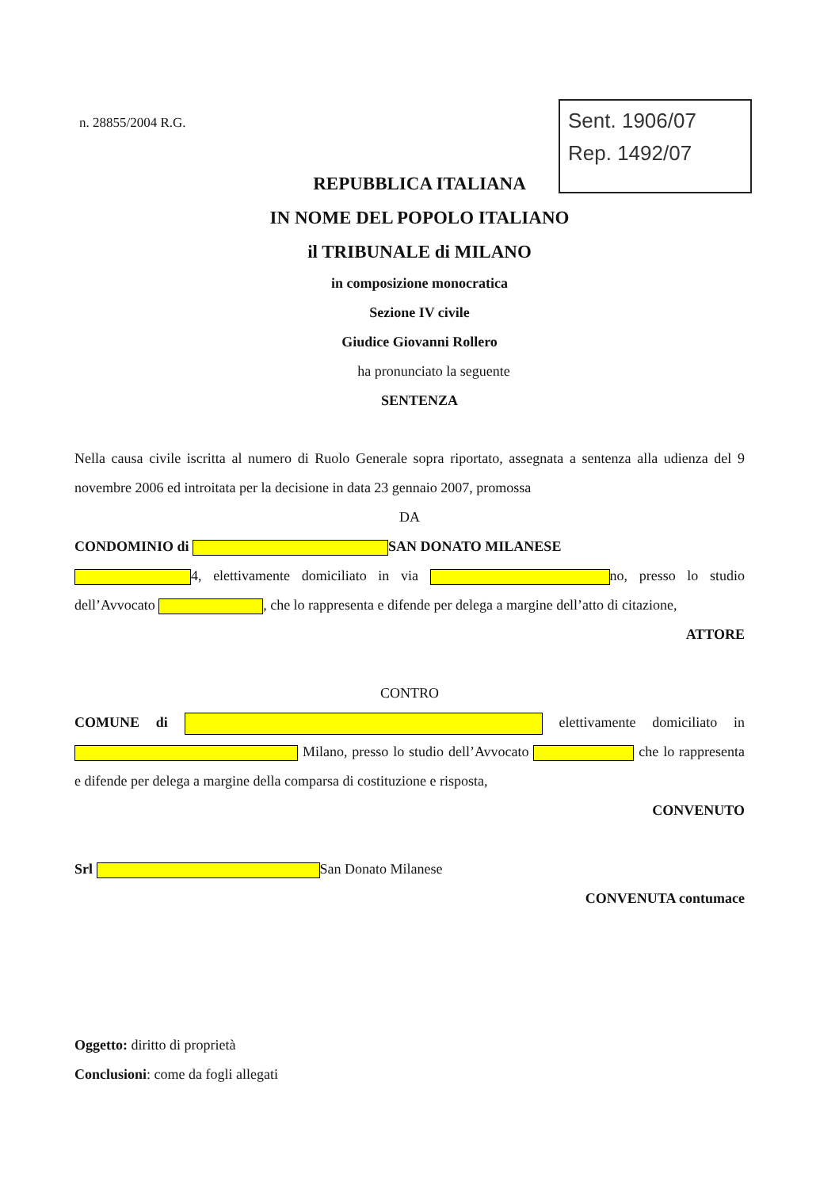n. 28855/2004 R.G.
Sent. 1906/07
Rep. 1492/07
REPUBBLICA ITALIANA
IN NOME DEL POPOLO ITALIANO
il TRIBUNALE di MILANO
in composizione monocratica
Sezione IV civile
Giudice Giovanni Rollero
ha pronunciato la seguente
SENTENZA
Nella causa civile iscritta al numero di Ruolo Generale sopra riportato, assegnata a sentenza alla udienza del 9 novembre 2006 ed introitata per la decisione in data 23 gennaio 2007, promossa
DA
CONDOMINIO di SAN DONATO MILANESE
4, elettivamente domiciliato in via no, presso lo studio dell’Avvocato , che lo rappresenta e difende per delega a margine dell’atto di citazione,
ATTORE
CONTRO
COMUNE di elettivamente domiciliato in Milano, presso lo studio dell’Avvocato che lo rappresenta e difende per delega a margine della comparsa di costituzione e risposta,
CONVENUTO
Srl San Donato Milanese
CONVENUTA contumace
Oggetto: diritto di proprietà
Conclusioni: come da fogli allegati